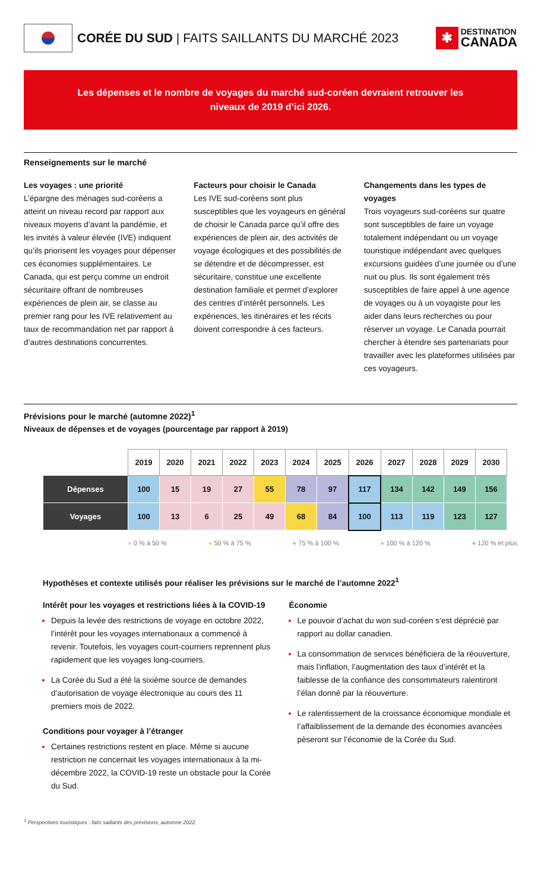CORÉE DU SUD | FAITS SAILLANTS DU MARCHÉ 2023
✱
DESTINATION
CANADA
Les dépenses et le nombre de voyages du marché sud-coréen devraient retrouver les niveaux de 2019 d’ici 2026.
Renseignements sur le marché
Les voyages : une priorité
L’épargne des ménages sud-coréens a atteint un niveau record par rapport aux niveaux moyens d’avant la pandémie, et les invités à valeur élevée (IVE) indiquent qu’ils priorisent les voyages pour dépenser ces économies supplémentaires. Le Canada, qui est perçu comme un endroit sécuritaire offrant de nombreuses expériences de plein air, se classe au premier rang pour les IVE relativement au taux de recommandation net par rapport à d’autres destinations concurrentes.
Facteurs pour choisir le Canada
Les IVE sud-coréens sont plus susceptibles que les voyageurs en général de choisir le Canada parce qu’il offre des expériences de plein air, des activités de voyage écologiques et des possibilités de se détendre et de décompresser, est sécuritaire, constitue une excellente destination familiale et permet d’explorer des centres d’intérêt personnels. Les expériences, les itinéraires et les récits doivent correspondre à ces facteurs.
Changements dans les types de voyages
Trois voyageurs sud-coréens sur quatre sont susceptibles de faire un voyage totalement indépendant ou un voyage touristique indépendant avec quelques excursions guidées d’une journée ou d’une nuit ou plus. Ils sont également très susceptibles de faire appel à une agence de voyages ou à un voyagiste pour les aider dans leurs recherches ou pour réserver un voyage. Le Canada pourrait chercher à étendre ses partenariats pour travailler avec les plateformes utilisées par ces voyageurs.
Prévisions pour le marché (automne 2022)<sup>1</sup>
Niveaux de dépenses et de voyages (pourcentage par rapport à 2019)
| | 2019 | 2020 | 2021 | 2022 | 2023 | 2024 | 2025 | 2026 | 2027 | 2028 | 2029 | 2030 |
| Dépenses | 100 | 15 | 19 | 27 | 55 | 78 | 97 | 117 | 134 | 142 | 149 | 156 |
| Voyages | 100 | 13 | 6 | 25 | 49 | 68 | 84 | 100 | 113 | 119 | 123 | 127 |
● 0 % à 50 % ● 50 % à 75 % ● 75 % à 100 % ● 100 % à 120 % ● 120 % et plus
Hypothèses et contexte utilisés pour réaliser les prévisions sur le marché de l’automne 2022<sup>1</sup>
Intérêt pour les voyages et restrictions liées à la COVID-19
Depuis la levée des restrictions de voyage en octobre 2022, l’intérêt pour les voyages internationaux a commencé à revenir. Toutefois, les voyages court-courriers reprennent plus rapidement que les voyages long-courriers.
La Corée du Sud a été la sixième source de demandes d’autorisation de voyage électronique au cours des 11 premiers mois de 2022.
Conditions pour voyager à l’étranger
Certaines restrictions restent en place. Même si aucune restriction ne concernait les voyages internationaux à la mi-décembre 2022, la COVID-19 reste un obstacle pour la Corée du Sud.
Économie
Le pouvoir d’achat du won sud-coréen s’est déprécié par rapport au dollar canadien.
La consommation de services bénéficiera de la réouverture, mais l’inflation, l’augmentation des taux d’intérêt et la faiblesse de la confiance des consommateurs ralentiront l’élan donné par la réouverture.
Le ralentissement de la croissance économique mondiale et l’affaiblissement de la demande des économies avancées pèseront sur l’économie de la Corée du Sud.
<sup>1</sup> Perspectives touristiques : faits saillants des prévisions, automne 2022.